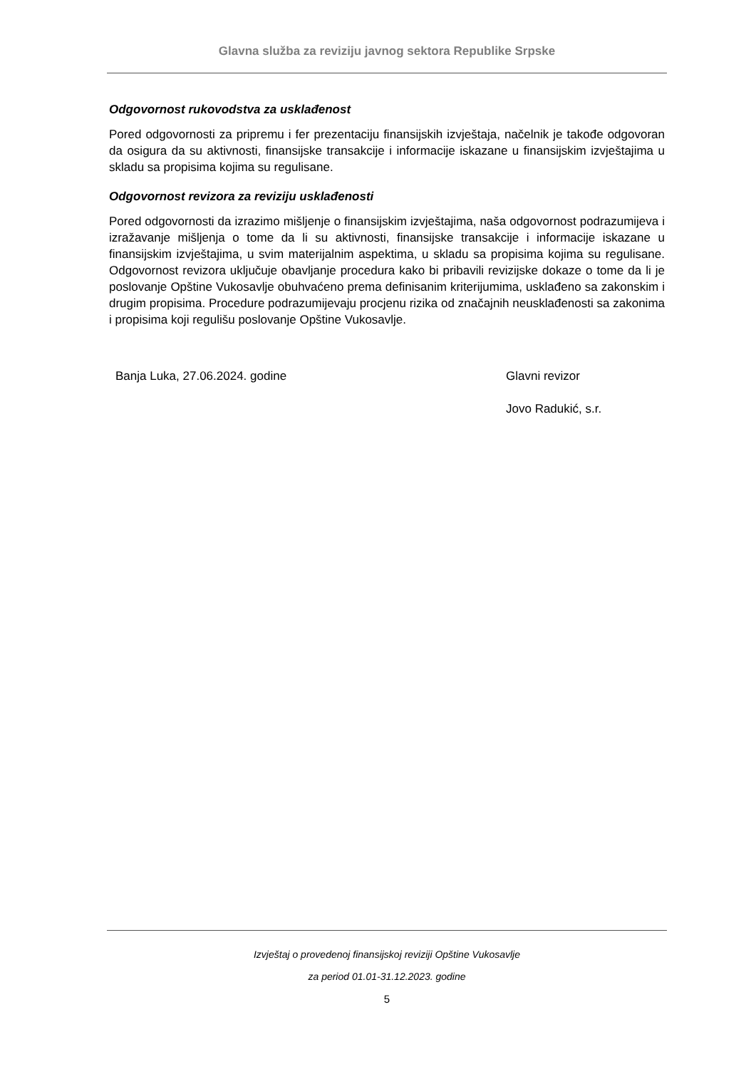Glavna služba za reviziju javnog sektora Republike Srpske
Odgovornost rukovodstva za usklađenost
Pored odgovornosti za pripremu i fer prezentaciju finansijskih izvještaja, načelnik je takođe odgovoran da osigura da su aktivnosti, finansijske transakcije i informacije iskazane u finansijskim izvještajima u skladu sa propisima kojima su regulisane.
Odgovornost revizora za reviziju usklađenosti
Pored odgovornosti da izrazimo mišljenje o finansijskim izvještajima, naša odgovornost podrazumijeva i izražavanje mišljenja o tome da li su aktivnosti, finansijske transakcije i informacije iskazane u finansijskim izvještajima, u svim materijalnim aspektima, u skladu sa propisima kojima su regulisane. Odgovornost revizora uključuje obavljanje procedura kako bi pribavili revizijske dokaze o tome da li je poslovanje Opštine Vukosavlje obuhvaćeno prema definisanim kriterijumima, usklađeno sa zakonskim i drugim propisima. Procedure podrazumijevaju procjenu rizika od značajnih neusklađenosti sa zakonima i propisima koji regulišu poslovanje Opštine Vukosavlje.
Banja Luka, 27.06.2024. godine Glavni revizor
Jovo Radukić, s.r.
Izvještaj o provedenoj finansijskoj reviziji Opštine Vukosavlje
za period 01.01-31.12.2023. godine
5